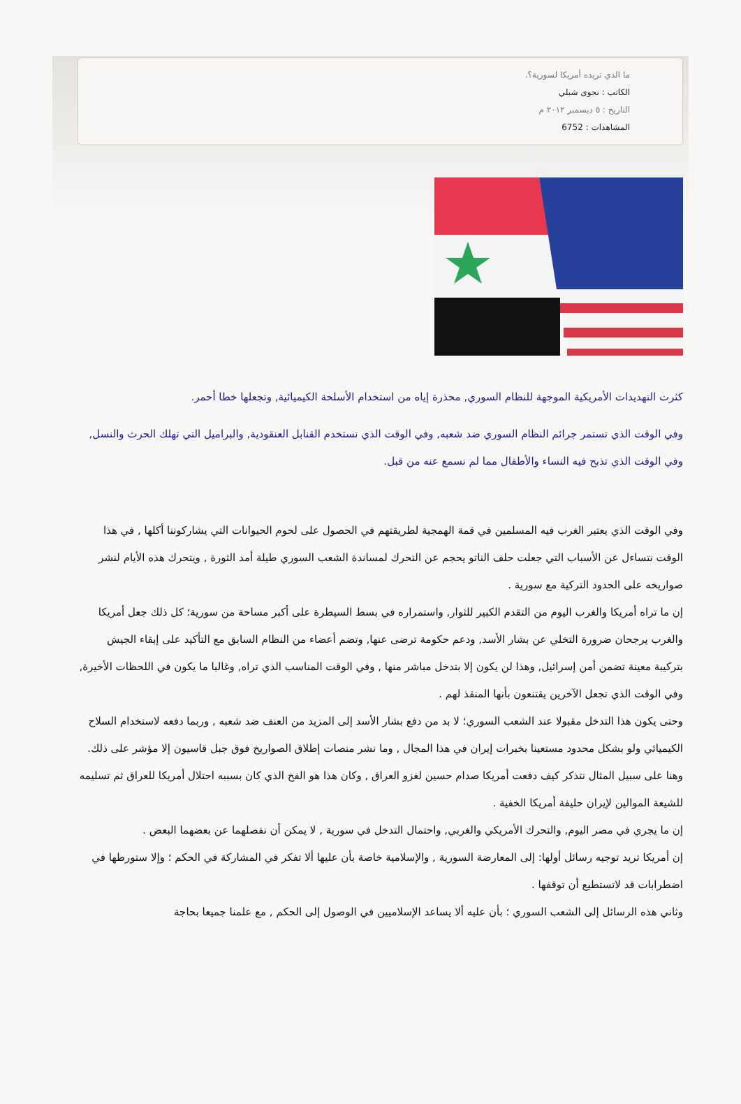ما الذي تريده أمريكا لسورية؟.
الكاتب : نجوى شبلي
التاريخ : ٥ ديسمبر ٢٠١٢ م
المشاهدات : 6752
كثرت التهديدات الأمريكية الموجهة للنظام السوري, محذرة إياه من استخدام الأسلحة الكيميائية, وتجعلها خطا أحمر.
وفي الوقت الذي تستمر جرائم النظام السوري ضد شعبه, وفي الوقت الذي تستخدم القنابل العنقودية, والبراميل التي تهلك الحرث والنسل, وفي الوقت الذي تذبح فيه النساء والأطفال مما لم نسمع عنه من قبل.
وفي الوقت الذي يعتبر الغرب فيه المسلمين في قمة الهمجية لطريقتهم في الحصول على لحوم الحيوانات التي يشاركوننا أكلها , في هذا الوقت نتساءل عن الأسباب التي جعلت حلف الناتو يحجم عن التحرك لمساندة الشعب السوري طيلة أمد الثورة , ويتحرك هذه الأيام لنشر صواريخه على الحدود التركية مع سورية .
إن ما تراه أمريكا والغرب اليوم من التقدم الكبير للثوار, واستمراره في بسط السيطرة على أكبر مساحة من سورية؛ كل ذلك جعل أمريكا والغرب يرجحان ضرورة التخلي عن بشار الأسد, ودعم حكومة ترضى عنها, وتضم أعضاء من النظام السابق مع التأكيد على إبقاء الجيش بتركيبة معينة تضمن أمن إسرائيل, وهذا لن يكون إلا بتدخل مباشر منها , وفي الوقت المناسب الذي تراه, وغالبا ما يكون في اللحظات الأخيرة, وفي الوقت الذي تجعل الآخرين يقتنعون بأنها المنقذ لهم .
وحتى يكون هذا التدخل مقبولا عند الشعب السوري؛ لا بد من دفع بشار الأسد إلى المزيد من العنف ضد شعبه , وربما دفعه لاستخدام السلاح الكيميائي ولو بشكل محدود مستعينا بخبرات إيران في هذا المجال , وما نشر منصات إطلاق الصواريخ فوق جبل قاسيون إلا مؤشر على ذلك.
وهنا على سبيل المثال نتذكر كيف دفعت أمريكا صدام حسين لغزو العراق , وكان هذا هو الفخ الذي كان بسببه احتلال أمريكا للعراق ثم تسليمه للشيعة الموالين لإيران حليفة أمريكا الخفية .
إن ما يجري في مصر اليوم, والتحرك الأمريكي والغربي, واحتمال التدخل في سورية , لا يمكن أن نفصلهما عن بعضهما البعض .
إن أمريكا تريد توجيه رسائل أولها: إلى المعارضة السورية , والإسلامية خاصة بأن عليها ألا تفكر في المشاركة في الحكم ؛ وإلا ستورطها في اضطرابات قد لاتستطيع أن توقفها .
وثاني هذه الرسائل إلى الشعب السوري ؛ بأن عليه ألا يساعد الإسلاميين في الوصول إلى الحكم , مع علمنا جميعا بحاجة